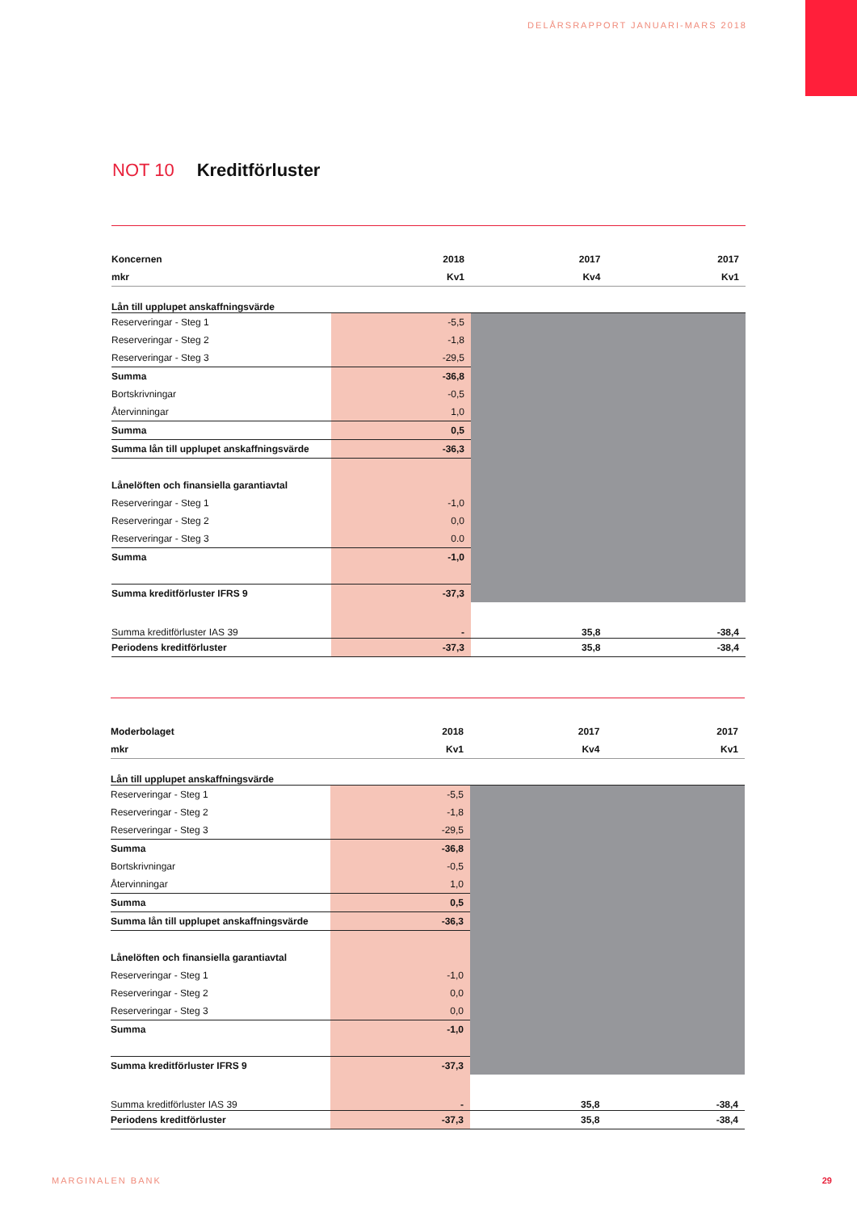DELÅRSRAPPORT JANUARI-MARS 2018
NOT 10 Kreditförluster
| Koncernen | 2018 | 2017 | 2017 |
| --- | --- | --- | --- |
| mkr | Kv1 | Kv4 | Kv1 |
| Lån till upplupet anskaffningsvärde | | | |
| Reserveringar - Steg 1 | -5,5 | | |
| Reserveringar - Steg 2 | -1,8 | | |
| Reserveringar - Steg 3 | -29,5 | | |
| Summa | -36,8 | | |
| Bortskrivningar | -0,5 | | |
| Återvinningar | 1,0 | | |
| Summa | 0,5 | | |
| Summa lån till upplupet anskaffningsvärde | -36,3 | | |
| Lånelöften och finansiella garantiavtal | | | |
| Reserveringar - Steg 1 | -1,0 | | |
| Reserveringar - Steg 2 | 0,0 | | |
| Reserveringar - Steg 3 | 0.0 | | |
| Summa | -1,0 | | |
| Summa kreditförluster IFRS 9 | -37,3 | | |
| Summa kreditförluster IAS 39 | - | 35,8 | -38,4 |
| Periodens kreditförluster | -37,3 | 35,8 | -38,4 |
| Moderbolaget | 2018 | 2017 | 2017 |
| --- | --- | --- | --- |
| mkr | Kv1 | Kv4 | Kv1 |
| Lån till upplupet anskaffningsvärde | | | |
| Reserveringar - Steg 1 | -5,5 | | |
| Reserveringar - Steg 2 | -1,8 | | |
| Reserveringar - Steg 3 | -29,5 | | |
| Summa | -36,8 | | |
| Bortskrivningar | -0,5 | | |
| Återvinningar | 1,0 | | |
| Summa | 0,5 | | |
| Summa lån till upplupet anskaffningsvärde | -36,3 | | |
| Lånelöften och finansiella garantiavtal | | | |
| Reserveringar - Steg 1 | -1,0 | | |
| Reserveringar - Steg 2 | 0,0 | | |
| Reserveringar - Steg 3 | 0,0 | | |
| Summa | -1,0 | | |
| Summa kreditförluster IFRS 9 | -37,3 | | |
| Summa kreditförluster IAS 39 | - | 35,8 | -38,4 |
| Periodens kreditförluster | -37,3 | 35,8 | -38,4 |
MARGINALEN BANK 29